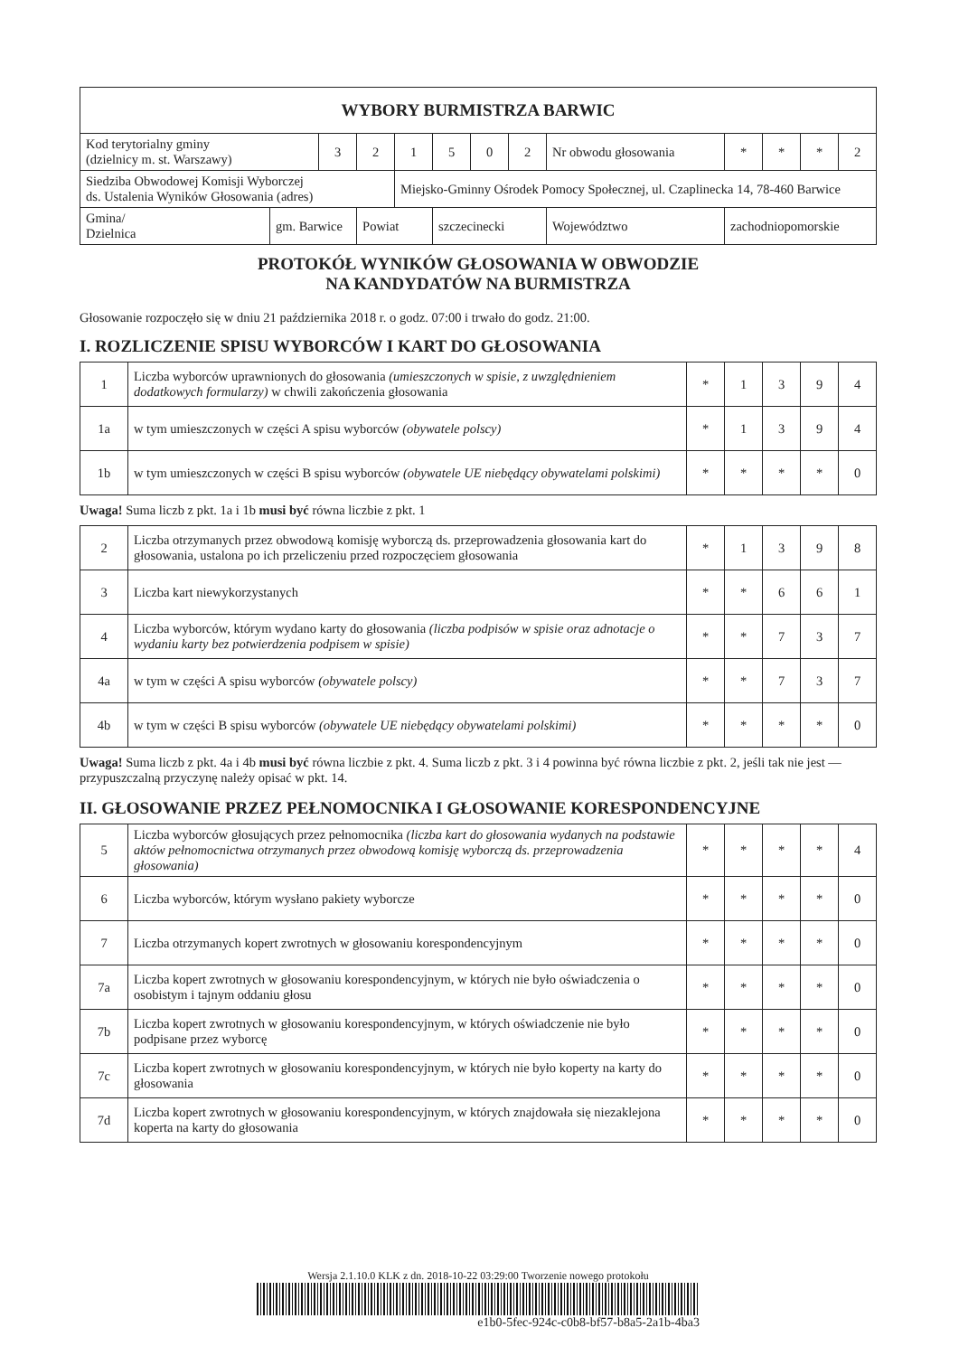| WYBORY BURMISTRZA BARWIC | | | | | | | | | | | | | |
| Kod terytorialny gminy (dzielnicy m. st. Warszawy) | | 3 | 2 | 1 | 5 | 0 | 2 | Nr obwodu głosowania | | * | * | * | 2 |
| Siedziba Obwodowej Komisji Wyborczej ds. Ustalenia Wyników Głosowania (adres) | | | | Miejsko-Gminny Ośrodek Pomocy Społecznej, ul. Czaplinecka 14, 78-460 Barwice | | | | | | | | | |
| Gmina/ Dzielnica | gm. Barwice | | Powiat | | szczecinecki | | | | Województwo | zachodniopomorskie | | | |
PROTOKÓŁ WYNIKÓW GŁOSOWANIA W OBWODZIE
NA KANDYDATÓW NA BURMISTRZA
Głosowanie rozpoczęło się w dniu 21 października 2018 r. o godz. 07:00 i trwało do godz. 21:00.
I. ROZLICZENIE SPISU WYBORCÓW I KART DO GŁOSOWANIA
| 1 | Liczba wyborców uprawnionych do głosowania (umieszczonych w spisie, z uwzględnieniem dodatkowych formularzy) w chwili zakończenia głosowania | * | 1 | 3 | 9 | 4 |
| 1a | w tym umieszczonych w części A spisu wyborców (obywatele polscy) | * | 1 | 3 | 9 | 4 |
| 1b | w tym umieszczonych w części B spisu wyborców (obywatele UE niebędący obywatelami polskimi) | * | * | * | * | 0 |
Uwaga! Suma liczb z pkt. 1a i 1b musi być równa liczbie z pkt. 1
| 2 | Liczba otrzymanych przez obwodową komisję wyborczą ds. przeprowadzenia głosowania kart do głosowania, ustalona po ich przeliczeniu przed rozpoczęciem głosowania | * | 1 | 3 | 9 | 8 |
| 3 | Liczba kart niewykorzystanych | * | * | 6 | 6 | 1 |
| 4 | Liczba wyborców, którym wydano karty do głosowania (liczba podpisów w spisie oraz adnotacje o wydaniu karty bez potwierdzenia podpisem w spisie) | * | * | 7 | 3 | 7 |
| 4a | w tym w części A spisu wyborców (obywatele polscy) | * | * | 7 | 3 | 7 |
| 4b | w tym w części B spisu wyborców (obywatele UE niebędący obywatelami polskimi) | * | * | * | * | 0 |
Uwaga! Suma liczb z pkt. 4a i 4b musi być równa liczbie z pkt. 4. Suma liczb z pkt. 3 i 4 powinna być równa liczbie z pkt. 2, jeśli tak nie jest — przypuszczalną przyczynę należy opisać w pkt. 14.
II. GŁOSOWANIE PRZEZ PEŁNOMOCNIKA I GŁOSOWANIE KORESPONDENCYJNE
| 5 | Liczba wyborców głosujących przez pełnomocnika (liczba kart do głosowania wydanych na podstawie aktów pełnomocnictwa otrzymanych przez obwodową komisję wyborczą ds. przeprowadzenia głosowania) | * | * | * | * | 4 |
| 6 | Liczba wyborców, którym wysłano pakiety wyborcze | * | * | * | * | 0 |
| 7 | Liczba otrzymanych kopert zwrotnych w głosowaniu korespondencyjnym | * | * | * | * | 0 |
| 7a | Liczba kopert zwrotnych w głosowaniu korespondencyjnym, w których nie było oświadczenia o osobistym i tajnym oddaniu głosu | * | * | * | * | 0 |
| 7b | Liczba kopert zwrotnych w głosowaniu korespondencyjnym, w których oświadczenie nie było podpisane przez wyborcę | * | * | * | * | 0 |
| 7c | Liczba kopert zwrotnych w głosowaniu korespondencyjnym, w których nie było koperty na karty do głosowania | * | * | * | * | 0 |
| 7d | Liczba kopert zwrotnych w głosowaniu korespondencyjnym, w których znajdowała się niezaklejona koperta na karty do głosowania | * | * | * | * | 0 |
Wersja 2.1.10.0 KLK z dn. 2018-10-22 03:29:00 Tworzenie nowego protokołu
e1b0-5fec-924c-c0b8-bf57-b8a5-2a1b-4ba3